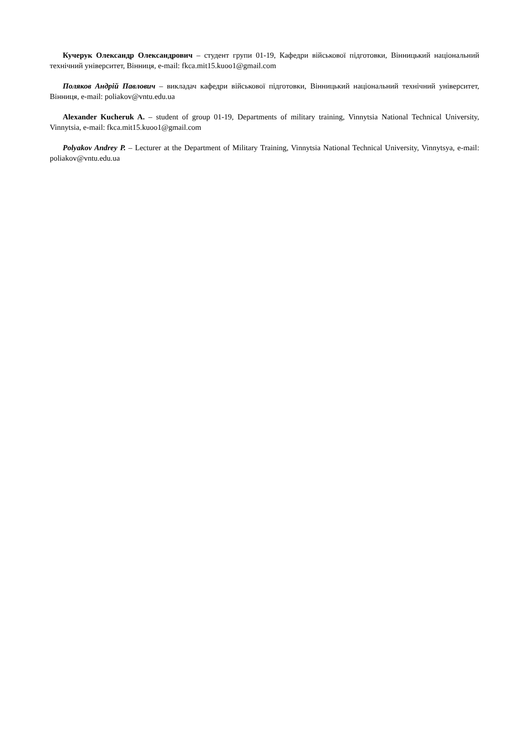Кучерук Олександр Олександрович – студент групи 01-19, Кафедри військової підготовки, Вінницький національний технічний університет, Вінниця, e-mail: fkca.mit15.kuoo1@gmail.com
Поляков Андрій Павлович – викладач кафедри військової підготовки, Вінницький національний технічний університет, Вінниця, e-mail: poliakov@vntu.edu.ua
Alexander Kucheruk A. – student of group 01-19, Departments of military training, Vinnytsia National Technical University, Vinnytsia, e-mail: fkca.mit15.kuoo1@gmail.com
Polyakov Andrey P. – Lecturer at the Department of Military Training, Vinnytsia National Technical University, Vinnytsya, e-mail: poliakov@vntu.edu.ua